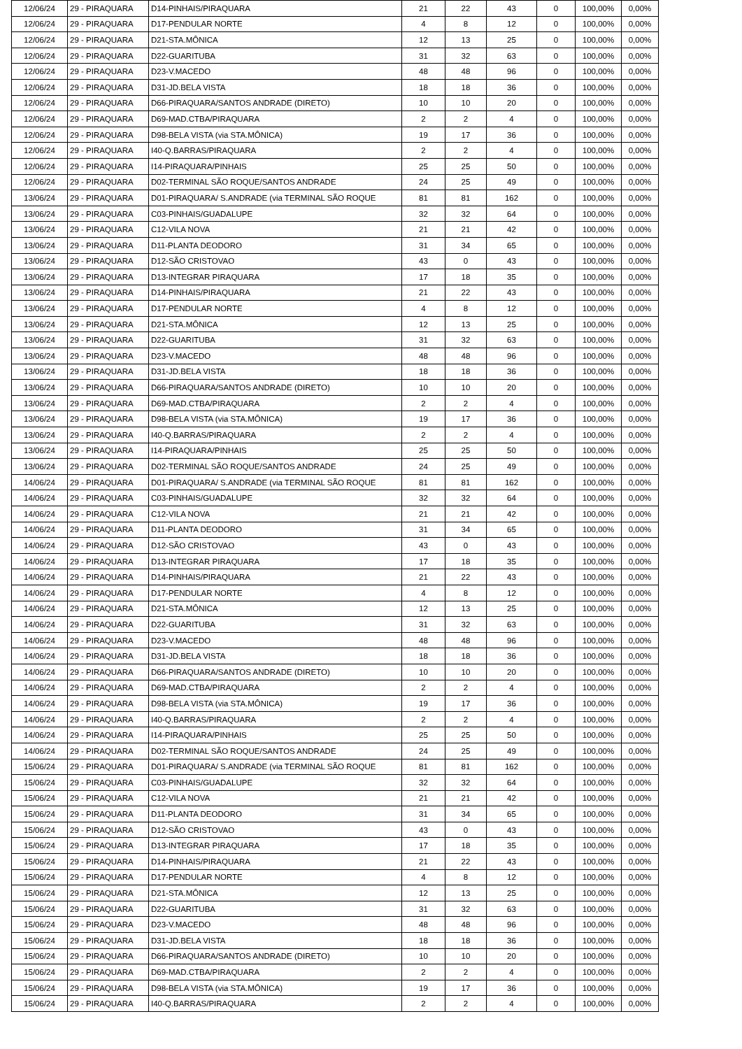| 12/06/24 | 29 - PIRAQUARA | D14-PINHAIS/PIRAQUARA | 21 | 22 | 43 | 0 | 100,00% | 0,00% |
| 12/06/24 | 29 - PIRAQUARA | D17-PENDULAR NORTE | 4 | 8 | 12 | 0 | 100,00% | 0,00% |
| 12/06/24 | 29 - PIRAQUARA | D21-STA.MÔNICA | 12 | 13 | 25 | 0 | 100,00% | 0,00% |
| 12/06/24 | 29 - PIRAQUARA | D22-GUARITUBA | 31 | 32 | 63 | 0 | 100,00% | 0,00% |
| 12/06/24 | 29 - PIRAQUARA | D23-V.MACEDO | 48 | 48 | 96 | 0 | 100,00% | 0,00% |
| 12/06/24 | 29 - PIRAQUARA | D31-JD.BELA VISTA | 18 | 18 | 36 | 0 | 100,00% | 0,00% |
| 12/06/24 | 29 - PIRAQUARA | D66-PIRAQUARA/SANTOS ANDRADE (DIRETO) | 10 | 10 | 20 | 0 | 100,00% | 0,00% |
| 12/06/24 | 29 - PIRAQUARA | D69-MAD.CTBA/PIRAQUARA | 2 | 2 | 4 | 0 | 100,00% | 0,00% |
| 12/06/24 | 29 - PIRAQUARA | D98-BELA VISTA (via STA.MÔNICA) | 19 | 17 | 36 | 0 | 100,00% | 0,00% |
| 12/06/24 | 29 - PIRAQUARA | I40-Q.BARRAS/PIRAQUARA | 2 | 2 | 4 | 0 | 100,00% | 0,00% |
| 12/06/24 | 29 - PIRAQUARA | I14-PIRAQUARA/PINHAIS | 25 | 25 | 50 | 0 | 100,00% | 0,00% |
| 12/06/24 | 29 - PIRAQUARA | D02-TERMINAL SÃO ROQUE/SANTOS ANDRADE | 24 | 25 | 49 | 0 | 100,00% | 0,00% |
| 13/06/24 | 29 - PIRAQUARA | D01-PIRAQUARA/ S.ANDRADE (via TERMINAL SÃO ROQUE | 81 | 81 | 162 | 0 | 100,00% | 0,00% |
| 13/06/24 | 29 - PIRAQUARA | C03-PINHAIS/GUADALUPE | 32 | 32 | 64 | 0 | 100,00% | 0,00% |
| 13/06/24 | 29 - PIRAQUARA | C12-VILA NOVA | 21 | 21 | 42 | 0 | 100,00% | 0,00% |
| 13/06/24 | 29 - PIRAQUARA | D11-PLANTA DEODORO | 31 | 34 | 65 | 0 | 100,00% | 0,00% |
| 13/06/24 | 29 - PIRAQUARA | D12-SÃO CRISTOVAO | 43 | 0 | 43 | 0 | 100,00% | 0,00% |
| 13/06/24 | 29 - PIRAQUARA | D13-INTEGRAR PIRAQUARA | 17 | 18 | 35 | 0 | 100,00% | 0,00% |
| 13/06/24 | 29 - PIRAQUARA | D14-PINHAIS/PIRAQUARA | 21 | 22 | 43 | 0 | 100,00% | 0,00% |
| 13/06/24 | 29 - PIRAQUARA | D17-PENDULAR NORTE | 4 | 8 | 12 | 0 | 100,00% | 0,00% |
| 13/06/24 | 29 - PIRAQUARA | D21-STA.MÔNICA | 12 | 13 | 25 | 0 | 100,00% | 0,00% |
| 13/06/24 | 29 - PIRAQUARA | D22-GUARITUBA | 31 | 32 | 63 | 0 | 100,00% | 0,00% |
| 13/06/24 | 29 - PIRAQUARA | D23-V.MACEDO | 48 | 48 | 96 | 0 | 100,00% | 0,00% |
| 13/06/24 | 29 - PIRAQUARA | D31-JD.BELA VISTA | 18 | 18 | 36 | 0 | 100,00% | 0,00% |
| 13/06/24 | 29 - PIRAQUARA | D66-PIRAQUARA/SANTOS ANDRADE (DIRETO) | 10 | 10 | 20 | 0 | 100,00% | 0,00% |
| 13/06/24 | 29 - PIRAQUARA | D69-MAD.CTBA/PIRAQUARA | 2 | 2 | 4 | 0 | 100,00% | 0,00% |
| 13/06/24 | 29 - PIRAQUARA | D98-BELA VISTA (via STA.MÔNICA) | 19 | 17 | 36 | 0 | 100,00% | 0,00% |
| 13/06/24 | 29 - PIRAQUARA | I40-Q.BARRAS/PIRAQUARA | 2 | 2 | 4 | 0 | 100,00% | 0,00% |
| 13/06/24 | 29 - PIRAQUARA | I14-PIRAQUARA/PINHAIS | 25 | 25 | 50 | 0 | 100,00% | 0,00% |
| 13/06/24 | 29 - PIRAQUARA | D02-TERMINAL SÃO ROQUE/SANTOS ANDRADE | 24 | 25 | 49 | 0 | 100,00% | 0,00% |
| 14/06/24 | 29 - PIRAQUARA | D01-PIRAQUARA/ S.ANDRADE (via TERMINAL SÃO ROQUE | 81 | 81 | 162 | 0 | 100,00% | 0,00% |
| 14/06/24 | 29 - PIRAQUARA | C03-PINHAIS/GUADALUPE | 32 | 32 | 64 | 0 | 100,00% | 0,00% |
| 14/06/24 | 29 - PIRAQUARA | C12-VILA NOVA | 21 | 21 | 42 | 0 | 100,00% | 0,00% |
| 14/06/24 | 29 - PIRAQUARA | D11-PLANTA DEODORO | 31 | 34 | 65 | 0 | 100,00% | 0,00% |
| 14/06/24 | 29 - PIRAQUARA | D12-SÃO CRISTOVAO | 43 | 0 | 43 | 0 | 100,00% | 0,00% |
| 14/06/24 | 29 - PIRAQUARA | D13-INTEGRAR PIRAQUARA | 17 | 18 | 35 | 0 | 100,00% | 0,00% |
| 14/06/24 | 29 - PIRAQUARA | D14-PINHAIS/PIRAQUARA | 21 | 22 | 43 | 0 | 100,00% | 0,00% |
| 14/06/24 | 29 - PIRAQUARA | D17-PENDULAR NORTE | 4 | 8 | 12 | 0 | 100,00% | 0,00% |
| 14/06/24 | 29 - PIRAQUARA | D21-STA.MÔNICA | 12 | 13 | 25 | 0 | 100,00% | 0,00% |
| 14/06/24 | 29 - PIRAQUARA | D22-GUARITUBA | 31 | 32 | 63 | 0 | 100,00% | 0,00% |
| 14/06/24 | 29 - PIRAQUARA | D23-V.MACEDO | 48 | 48 | 96 | 0 | 100,00% | 0,00% |
| 14/06/24 | 29 - PIRAQUARA | D31-JD.BELA VISTA | 18 | 18 | 36 | 0 | 100,00% | 0,00% |
| 14/06/24 | 29 - PIRAQUARA | D66-PIRAQUARA/SANTOS ANDRADE (DIRETO) | 10 | 10 | 20 | 0 | 100,00% | 0,00% |
| 14/06/24 | 29 - PIRAQUARA | D69-MAD.CTBA/PIRAQUARA | 2 | 2 | 4 | 0 | 100,00% | 0,00% |
| 14/06/24 | 29 - PIRAQUARA | D98-BELA VISTA (via STA.MÔNICA) | 19 | 17 | 36 | 0 | 100,00% | 0,00% |
| 14/06/24 | 29 - PIRAQUARA | I40-Q.BARRAS/PIRAQUARA | 2 | 2 | 4 | 0 | 100,00% | 0,00% |
| 14/06/24 | 29 - PIRAQUARA | I14-PIRAQUARA/PINHAIS | 25 | 25 | 50 | 0 | 100,00% | 0,00% |
| 14/06/24 | 29 - PIRAQUARA | D02-TERMINAL SÃO ROQUE/SANTOS ANDRADE | 24 | 25 | 49 | 0 | 100,00% | 0,00% |
| 15/06/24 | 29 - PIRAQUARA | D01-PIRAQUARA/ S.ANDRADE (via TERMINAL SÃO ROQUE | 81 | 81 | 162 | 0 | 100,00% | 0,00% |
| 15/06/24 | 29 - PIRAQUARA | C03-PINHAIS/GUADALUPE | 32 | 32 | 64 | 0 | 100,00% | 0,00% |
| 15/06/24 | 29 - PIRAQUARA | C12-VILA NOVA | 21 | 21 | 42 | 0 | 100,00% | 0,00% |
| 15/06/24 | 29 - PIRAQUARA | D11-PLANTA DEODORO | 31 | 34 | 65 | 0 | 100,00% | 0,00% |
| 15/06/24 | 29 - PIRAQUARA | D12-SÃO CRISTOVAO | 43 | 0 | 43 | 0 | 100,00% | 0,00% |
| 15/06/24 | 29 - PIRAQUARA | D13-INTEGRAR PIRAQUARA | 17 | 18 | 35 | 0 | 100,00% | 0,00% |
| 15/06/24 | 29 - PIRAQUARA | D14-PINHAIS/PIRAQUARA | 21 | 22 | 43 | 0 | 100,00% | 0,00% |
| 15/06/24 | 29 - PIRAQUARA | D17-PENDULAR NORTE | 4 | 8 | 12 | 0 | 100,00% | 0,00% |
| 15/06/24 | 29 - PIRAQUARA | D21-STA.MÔNICA | 12 | 13 | 25 | 0 | 100,00% | 0,00% |
| 15/06/24 | 29 - PIRAQUARA | D22-GUARITUBA | 31 | 32 | 63 | 0 | 100,00% | 0,00% |
| 15/06/24 | 29 - PIRAQUARA | D23-V.MACEDO | 48 | 48 | 96 | 0 | 100,00% | 0,00% |
| 15/06/24 | 29 - PIRAQUARA | D31-JD.BELA VISTA | 18 | 18 | 36 | 0 | 100,00% | 0,00% |
| 15/06/24 | 29 - PIRAQUARA | D66-PIRAQUARA/SANTOS ANDRADE (DIRETO) | 10 | 10 | 20 | 0 | 100,00% | 0,00% |
| 15/06/24 | 29 - PIRAQUARA | D69-MAD.CTBA/PIRAQUARA | 2 | 2 | 4 | 0 | 100,00% | 0,00% |
| 15/06/24 | 29 - PIRAQUARA | D98-BELA VISTA (via STA.MÔNICA) | 19 | 17 | 36 | 0 | 100,00% | 0,00% |
| 15/06/24 | 29 - PIRAQUARA | I40-Q.BARRAS/PIRAQUARA | 2 | 2 | 4 | 0 | 100,00% | 0,00% |